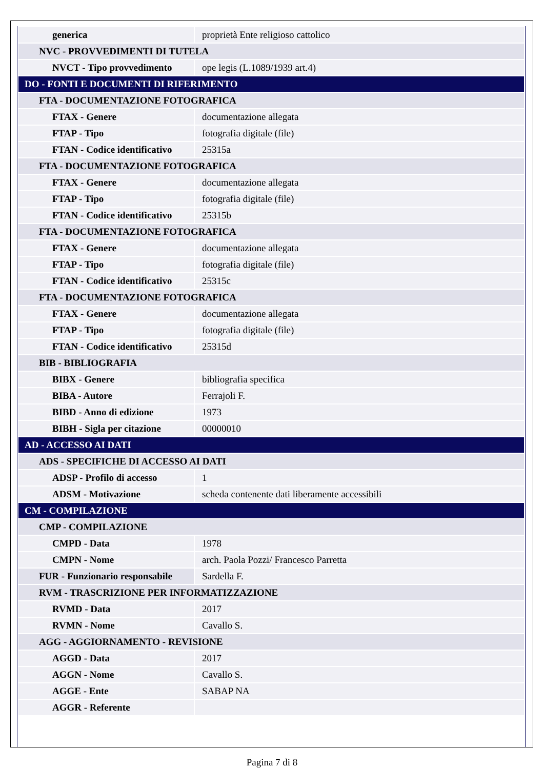| generica | proprietà Ente religioso cattolico |
| NVC - PROVVEDIMENTI DI TUTELA | |
| NVCT - Tipo provvedimento | ope legis (L.1089/1939 art.4) |
| DO - FONTI E DOCUMENTI DI RIFERIMENTO | |
| FTA - DOCUMENTAZIONE FOTOGRAFICA | |
| FTAX - Genere | documentazione allegata |
| FTAP - Tipo | fotografia digitale (file) |
| FTAN - Codice identificativo | 25315a |
| FTA - DOCUMENTAZIONE FOTOGRAFICA | |
| FTAX - Genere | documentazione allegata |
| FTAP - Tipo | fotografia digitale (file) |
| FTAN - Codice identificativo | 25315b |
| FTA - DOCUMENTAZIONE FOTOGRAFICA | |
| FTAX - Genere | documentazione allegata |
| FTAP - Tipo | fotografia digitale (file) |
| FTAN - Codice identificativo | 25315c |
| FTA - DOCUMENTAZIONE FOTOGRAFICA | |
| FTAX - Genere | documentazione allegata |
| FTAP - Tipo | fotografia digitale (file) |
| FTAN - Codice identificativo | 25315d |
| BIB - BIBLIOGRAFIA | |
| BIBX - Genere | bibliografia specifica |
| BIBA - Autore | Ferrajoli F. |
| BIBD - Anno di edizione | 1973 |
| BIBH - Sigla per citazione | 00000010 |
| AD - ACCESSO AI DATI | |
| ADS - SPECIFICHE DI ACCESSO AI DATI | |
| ADSP - Profilo di accesso | 1 |
| ADSM - Motivazione | scheda contenente dati liberamente accessibili |
| CM - COMPILAZIONE | |
| CMP - COMPILAZIONE | |
| CMPD - Data | 1978 |
| CMPN - Nome | arch. Paola Pozzi/ Francesco Parretta |
| FUR - Funzionario responsabile | Sardella F. |
| RVM - TRASCRIZIONE PER INFORMATIZZAZIONE | |
| RVMD - Data | 2017 |
| RVMN - Nome | Cavallo S. |
| AGG - AGGIORNAMENTO - REVISIONE | |
| AGGD - Data | 2017 |
| AGGN - Nome | Cavallo S. |
| AGGE - Ente | SABAP NA |
| AGGR - Referente | |
Pagina 7 di 8